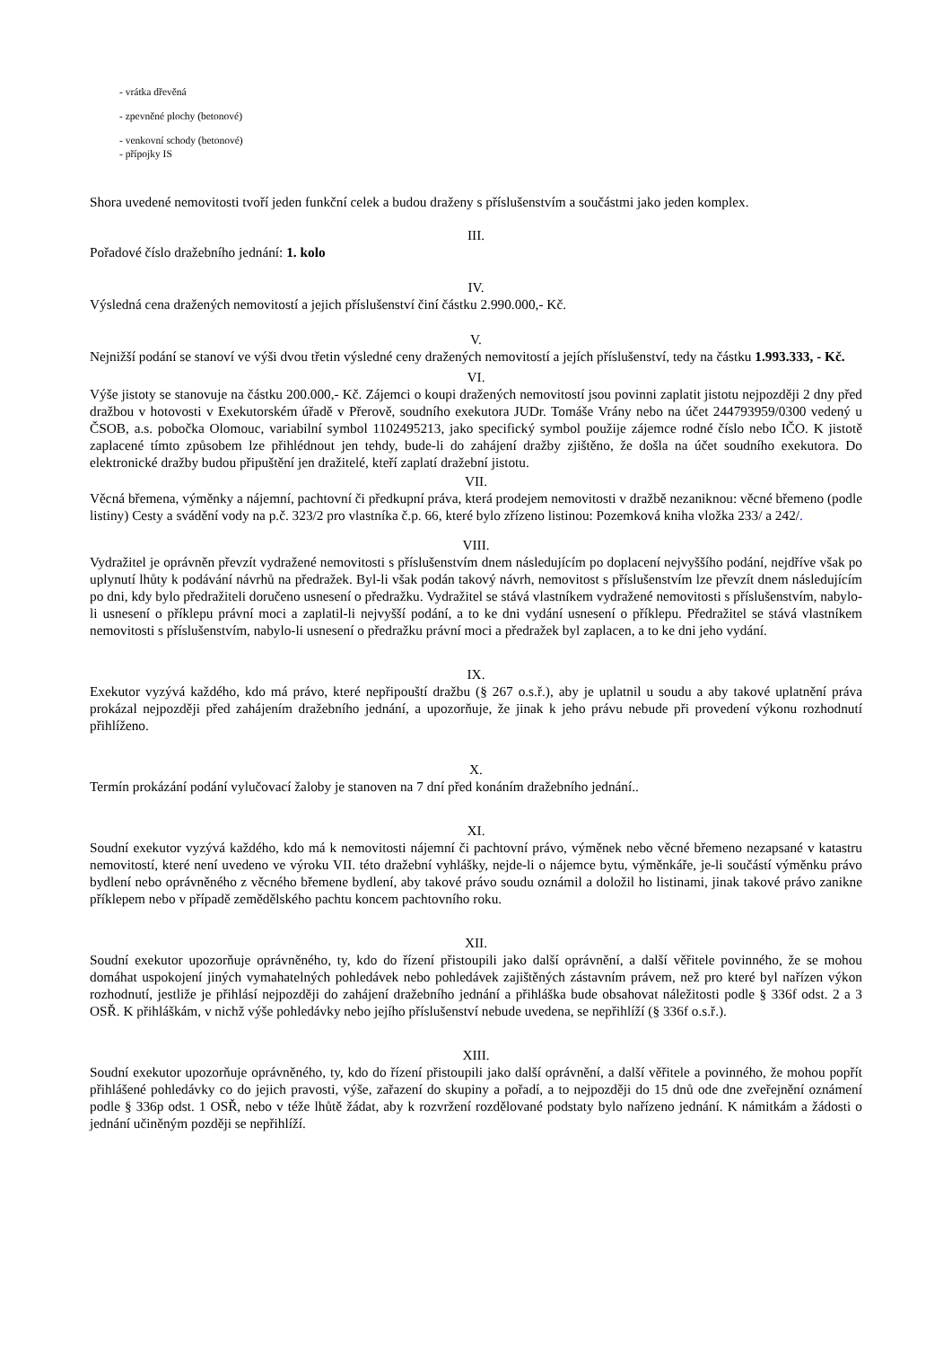- vrátka dřevěná
- zpevněné plochy (betonové)
- venkovní schody (betonové)
- přípojky IS
Shora uvedené nemovitosti tvoří jeden funkční celek a budou draženy s příslušenstvím a součástmi jako jeden komplex.
III.
Pořadové číslo dražebního jednání: 1. kolo
IV.
Výsledná cena dražených nemovitostí a jejich příslušenství činí částku 2.990.000,- Kč.
V.
Nejnižší podání se stanoví ve výši dvou třetin výsledné ceny dražených nemovitostí a jejích příslušenství, tedy na částku 1.993.333, - Kč.
VI.
Výše jistoty se stanovuje na částku 200.000,- Kč. Zájemci o koupi dražených nemovitostí jsou povinni zaplatit jistotu nejpozději 2 dny před dražbou v hotovosti v Exekutorském úřadě v Přerově, soudního exekutora JUDr. Tomáše Vrány nebo na účet 244793959/0300 vedený u ČSOB, a.s. pobočka Olomouc, variabilní symbol 1102495213, jako specifický symbol použije zájemce rodné číslo nebo IČO. K jistotě zaplacené tímto způsobem lze přihlédnout jen tehdy, bude-li do zahájení dražby zjištěno, že došla na účet soudního exekutora. Do elektronické dražby budou připuštění jen dražitelé, kteří zaplatí dražební jistotu.
VII.
Věcná břemena, výměnky a nájemní, pachtovní či předkupní práva, která prodejem nemovitosti v dražbě nezaniknou: věcné břemeno (podle listiny) Cesty a svádění vody na p.č. 323/2 pro vlastníka č.p. 66, které bylo zřízeno listinou: Pozemková kniha vložka 233/ a 242/.
VIII.
Vydražitel je oprávněn převzít vydražené nemovitosti s příslušenstvím dnem následujícím po doplacení nejvyššího podání, nejdříve však po uplynutí lhůty k podávání návrhů na předražek. Byl-li však podán takový návrh, nemovitost s příslušenstvím lze převzít dnem následujícím po dni, kdy bylo předražiteli doručeno usnesení o předražku. Vydražitel se stává vlastníkem vydražené nemovitosti s příslušenstvím, nabylo-li usnesení o příklepu právní moci a zaplatil-li nejvyšší podání, a to ke dni vydání usnesení o příklepu. Předražitel se stává vlastníkem nemovitosti s příslušenstvím, nabylo-li usnesení o předražku právní moci a předražek byl zaplacen, a to ke dni jeho vydání.
IX.
Exekutor vyzývá každého, kdo má právo, které nepřipouští dražbu (§ 267 o.s.ř.), aby je uplatnil u soudu a aby takové uplatnění práva prokázal nejpozději před zahájením dražebního jednání, a upozorňuje, že jinak k jeho právu nebude při provedení výkonu rozhodnutí přihlíženo.
X.
Termín prokázání podání vylučovací žaloby je stanoven na 7 dní před konáním dražebního jednání..
XI.
Soudní exekutor vyzývá každého, kdo má k nemovitosti nájemní či pachtovní právo, výměnek nebo věcné břemeno nezapsané v katastru nemovitostí, které není uvedeno ve výroku VII. této dražební vyhlášky, nejde-li o nájemce bytu, výměnkáře, je-li součástí výměnku právo bydlení nebo oprávněného z věcného břemene bydlení, aby takové právo soudu oznámil a doložil ho listinami, jinak takové právo zanikne příklepem nebo v případě zemědělského pachtu koncem pachtovního roku.
XII.
Soudní exekutor upozorňuje oprávněného, ty, kdo do řízení přistoupili jako další oprávnění, a další věřitele povinného, že se mohou domáhat uspokojení jiných vymahatelných pohledávek nebo pohledávek zajištěných zástavním právem, než pro které byl nařízen výkon rozhodnutí, jestliže je přihlásí nejpozději do zahájení dražebního jednání a přihláška bude obsahovat náležitosti podle § 336f odst. 2 a 3 OSŘ. K přihláškám, v nichž výše pohledávky nebo jejího příslušenství nebude uvedena, se nepřihlíží (§ 336f o.s.ř.).
XIII.
Soudní exekutor upozorňuje oprávněného, ty, kdo do řízení přistoupili jako další oprávnění, a další věřitele a povinného, že mohou popřít přihlášené pohledávky co do jejich pravosti, výše, zařazení do skupiny a pořadí, a to nejpozději do 15 dnů ode dne zveřejnění oznámení podle § 336p odst. 1 OSŘ, nebo v téže lhůtě žádat, aby k rozvržení rozdělované podstaty bylo nařízeno jednání. K námitkám a žádosti o jednání učiněným později se nepřihlíží.